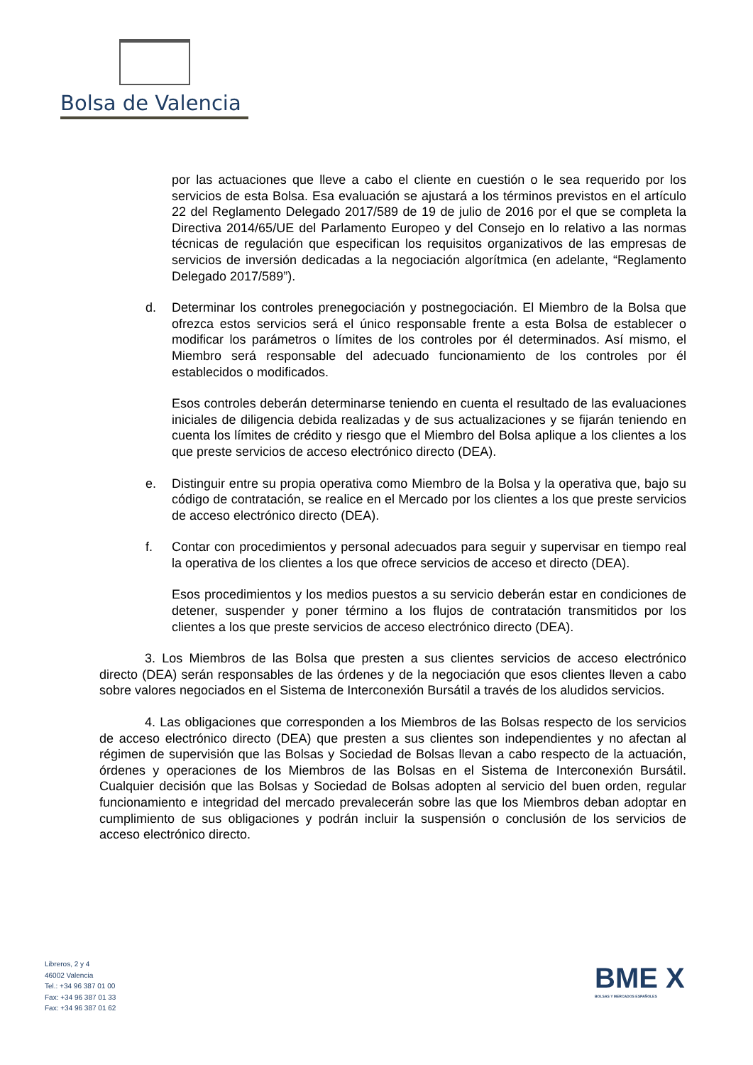Bolsa de Valencia
por las actuaciones que lleve a cabo el cliente en cuestión o le sea requerido por los servicios de esta Bolsa. Esa evaluación se ajustará a los términos previstos en el artículo 22 del Reglamento Delegado 2017/589 de 19 de julio de 2016 por el que se completa la Directiva 2014/65/UE del Parlamento Europeo y del Consejo en lo relativo a las normas técnicas de regulación que especifican los requisitos organizativos de las empresas de servicios de inversión dedicadas a la negociación algorítmica (en adelante, “Reglamento Delegado 2017/589”).
d. Determinar los controles prenegociación y postnegociación. El Miembro de la Bolsa que ofrezca estos servicios será el único responsable frente a esta Bolsa de establecer o modificar los parámetros o límites de los controles por él determinados. Así mismo, el Miembro será responsable del adecuado funcionamiento de los controles por él establecidos o modificados.
Esos controles deberán determinarse teniendo en cuenta el resultado de las evaluaciones iniciales de diligencia debida realizadas y de sus actualizaciones y se fijarán teniendo en cuenta los límites de crédito y riesgo que el Miembro del Bolsa aplique a los clientes a los que preste servicios de acceso electrónico directo (DEA).
e. Distinguir entre su propia operativa como Miembro de la Bolsa y la operativa que, bajo su código de contratación, se realice en el Mercado por los clientes a los que preste servicios de acceso electrónico directo (DEA).
f. Contar con procedimientos y personal adecuados para seguir y supervisar en tiempo real la operativa de los clientes a los que ofrece servicios de acceso et directo (DEA).
Esos procedimientos y los medios puestos a su servicio deberán estar en condiciones de detener, suspender y poner término a los flujos de contratación transmitidos por los clientes a los que preste servicios de acceso electrónico directo (DEA).
3. Los Miembros de las Bolsa que presten a sus clientes servicios de acceso electrónico directo (DEA) serán responsables de las órdenes y de la negociación que esos clientes lleven a cabo sobre valores negociados en el Sistema de Interconexión Bursátil a través de los aludidos servicios.
4. Las obligaciones que corresponden a los Miembros de las Bolsas respecto de los servicios de acceso electrónico directo (DEA) que presten a sus clientes son independientes y no afectan al régimen de supervisión que las Bolsas y Sociedad de Bolsas llevan a cabo respecto de la actuación, órdenes y operaciones de los Miembros de las Bolsas en el Sistema de Interconexión Bursátil. Cualquier decisión que las Bolsas y Sociedad de Bolsas adopten al servicio del buen orden, regular funcionamiento e integridad del mercado prevalecerán sobre las que los Miembros deban adoptar en cumplimiento de sus obligaciones y podrán incluir la suspensión o conclusión de los servicios de acceso electrónico directo.
Libreros, 2 y 4
46002 Valencia
Tel.: +34 96 387 01 00
Fax: +34 96 387 01 33
Fax: +34 96 387 01 62
BME X
BOLSAS Y MERCADOS ESPAÑOLES